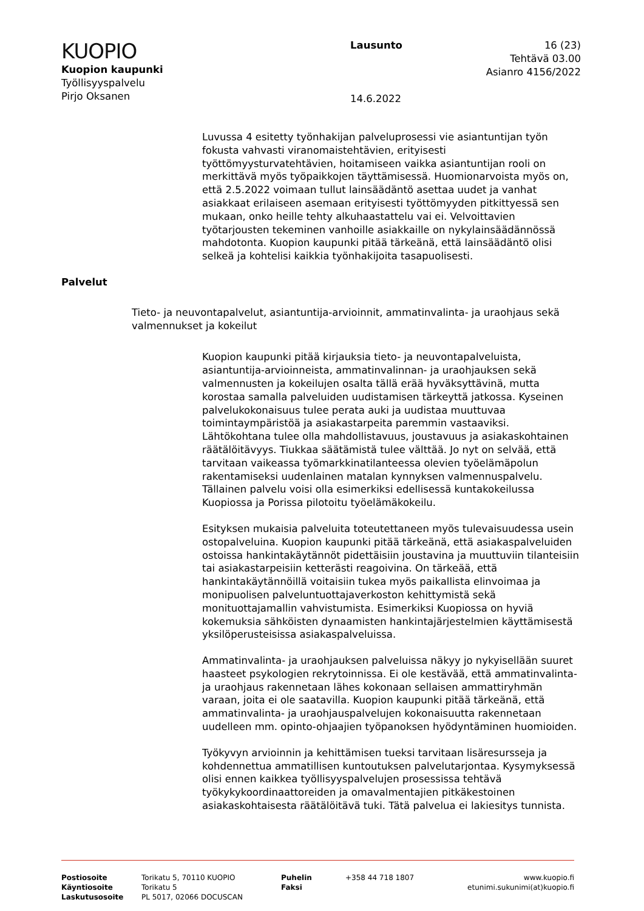KUOPIO
Kuopion kaupunki
Työllisyyspalvelu
Pirjo Oksanen
Lausunto
14.6.2022
16 (23)
Tehtävä 03.00
Asianro 4156/2022
Luvussa 4 esitetty työnhakijan palveluprosessi vie asiantuntijan työn fokusta vahvasti viranomaistehtävien, erityisesti työttömyysturvatehtävien, hoitamiseen vaikka asiantuntijan rooli on merkittävä myös työpaikkojen täyttämisessä. Huomionarvoista myös on, että 2.5.2022 voimaan tullut lainsäädäntö asettaa uudet ja vanhat asiakkaat erilaiseen asemaan erityisesti työttömyyden pitkittyessä sen mukaan, onko heille tehty alkuhaastattelu vai ei. Velvoittavien työtarjousten tekeminen vanhoille asiakkaille on nykylainsäädännössä mahdotonta. Kuopion kaupunki pitää tärkeänä, että lainsäädäntö olisi selkeä ja kohtelisi kaikkia työnhakijoita tasapuolisesti.
Palvelut
Tieto- ja neuvontapalvelut, asiantuntija-arvioinnit, ammatinvalinta- ja uraohjaus sekä valmennukset ja kokeilut
Kuopion kaupunki pitää kirjauksia tieto- ja neuvontapalveluista, asiantuntija-arvioinneista, ammatinvalinnan- ja uraohjauksen sekä valmennusten ja kokeilujen osalta tällä erää hyväksyttävinä, mutta korostaa samalla palveluiden uudistamisen tärkeyttä jatkossa. Kyseinen palvelukokonaisuus tulee perata auki ja uudistaa muuttuvaa toimintaympäristöä ja asiakastarpeita paremmin vastaaviksi. Lähtökohtana tulee olla mahdollistavuus, joustavuus ja asiakaskohtainen räätälöitävyys. Tiukkaa säätämistä tulee välttää. Jo nyt on selvää, että tarvitaan vaikeassa työmarkkinatilanteessa olevien työelämäpolun rakentamiseksi uudenlainen matalan kynnyksen valmennuspalvelu. Tällainen palvelu voisi olla esimerkiksi edellisessä kuntakokeilussa Kuopiossa ja Porissa pilotoitu työelämäkokeilu.
Esityksen mukaisia palveluita toteutettaneen myös tulevaisuudessa usein ostopalveluina. Kuopion kaupunki pitää tärkeänä, että asiakaspalveluiden ostoissa hankintakäytännöt pidettäisiin joustavina ja muuttuviin tilanteisiin tai asiakastarpeisiin ketterästi reagoivina. On tärkeää, että hankintakäytännöillä voitaisiin tukea myös paikallista elinvoimaa ja monipuolisen palveluntuottajaverkoston kehittymistä sekä monituottajamallin vahvistumista. Esimerkiksi Kuopiossa on hyviä kokemuksia sähköisten dynaamisten hankintajärjestelmien käyttämisestä yksilöperusteisissa asiakaspalveluissa.
Ammatinvalinta- ja uraohjauksen palveluissa näkyy jo nykyisellään suuret haasteet psykologien rekrytoinnissa. Ei ole kestävää, että ammatinvalinta- ja uraohjaus rakennetaan lähes kokonaan sellaisen ammattiryhmän varaan, joita ei ole saatavilla. Kuopion kaupunki pitää tärkeänä, että ammatinvalinta- ja uraohjauspalvelujen kokonaisuutta rakennetaan uudelleen mm. opinto-ohjaajien työpanoksen hyödyntäminen huomioiden.
Työkyvyn arvioinnin ja kehittämisen tueksi tarvitaan lisäresursseja ja kohdennettua ammatillisen kuntoutuksen palvelutarjontaa. Kysymyksessä olisi ennen kaikkea työllisyyspalvelujen prosessissa tehtävä työkykykoordinaattoreiden ja omavalmentajien pitkäkestoinen asiakaskohtaisesta räätälöitävä tuki. Tätä palvelua ei lakiesitys tunnista.
Postiosoite
Käyntiosoite
Laskutusosoite
Torikatu 5, 70110 KUOPIO
Torikatu 5
PL 5017, 02066 DOCUSCAN
Puhelin
Faksi
+358 44 718 1807 www.kuopio.fi
etunimi.sukunimi(at)kuopio.fi